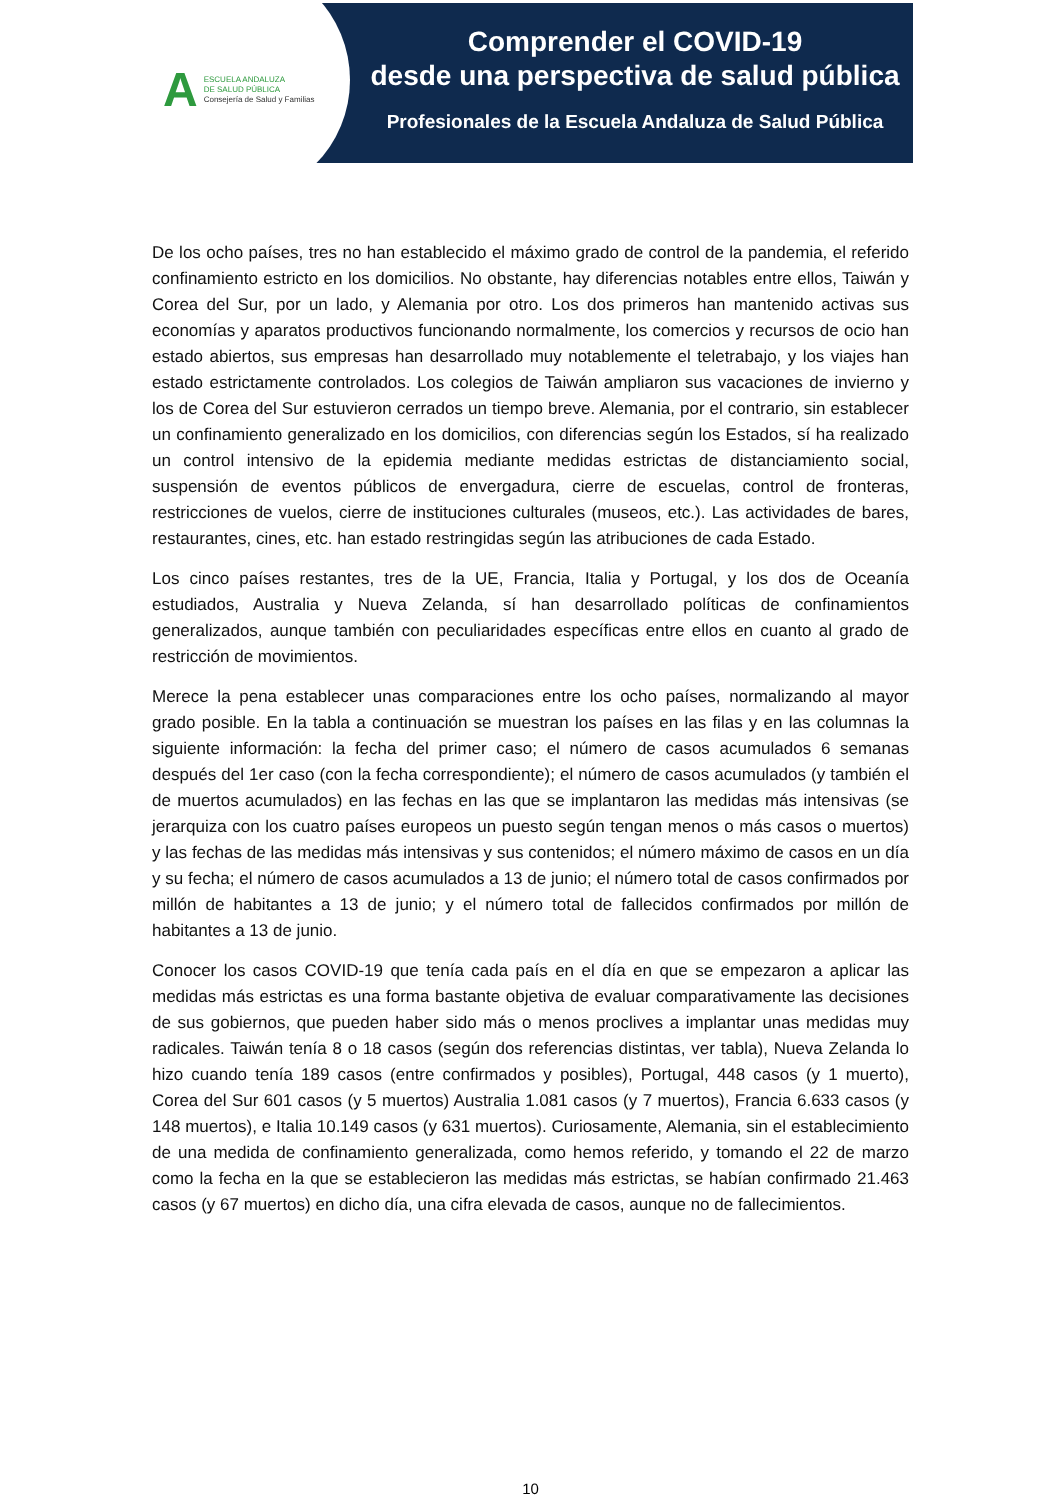A
ESCUELA ANDALUZA
DE SALUD PÚBLICA
Consejería de Salud y Familias
Comprender el COVID-19
desde una perspectiva de salud pública
Profesionales de la Escuela Andaluza de Salud Pública
De los ocho países, tres no han establecido el máximo grado de control de la pandemia, el referido confinamiento estricto en los domicilios. No obstante, hay diferencias notables entre ellos, Taiwán y Corea del Sur, por un lado, y Alemania por otro. Los dos primeros han mantenido activas sus economías y aparatos productivos funcionando normalmente, los comercios y recursos de ocio han estado abiertos, sus empresas han desarrollado muy notablemente el teletrabajo, y los viajes han estado estrictamente controlados. Los colegios de Taiwán ampliaron sus vacaciones de invierno y los de Corea del Sur estuvieron cerrados un tiempo breve. Alemania, por el contrario, sin establecer un confinamiento generalizado en los domicilios, con diferencias según los Estados, sí ha realizado un control intensivo de la epidemia mediante medidas estrictas de distanciamiento social, suspensión de eventos públicos de envergadura, cierre de escuelas, control de fronteras, restricciones de vuelos, cierre de instituciones culturales (museos, etc.). Las actividades de bares, restaurantes, cines, etc. han estado restringidas según las atribuciones de cada Estado.
Los cinco países restantes, tres de la UE, Francia, Italia y Portugal, y los dos de Oceanía estudiados, Australia y Nueva Zelanda, sí han desarrollado políticas de confinamientos generalizados, aunque también con peculiaridades específicas entre ellos en cuanto al grado de restricción de movimientos.
Merece la pena establecer unas comparaciones entre los ocho países, normalizando al mayor grado posible. En la tabla a continuación se muestran los países en las filas y en las columnas la siguiente información: la fecha del primer caso; el número de casos acumulados 6 semanas después del 1er caso (con la fecha correspondiente); el número de casos acumulados (y también el de muertos acumulados) en las fechas en las que se implantaron las medidas más intensivas (se jerarquiza con los cuatro países europeos un puesto según tengan menos o más casos o muertos) y las fechas de las medidas más intensivas y sus contenidos; el número máximo de casos en un día y su fecha; el número de casos acumulados a 13 de junio; el número total de casos confirmados por millón de habitantes a 13 de junio; y el número total de fallecidos confirmados por millón de habitantes a 13 de junio.
Conocer los casos COVID-19 que tenía cada país en el día en que se empezaron a aplicar las medidas más estrictas es una forma bastante objetiva de evaluar comparativamente las decisiones de sus gobiernos, que pueden haber sido más o menos proclives a implantar unas medidas muy radicales. Taiwán tenía 8 o 18 casos (según dos referencias distintas, ver tabla), Nueva Zelanda lo hizo cuando tenía 189 casos (entre confirmados y posibles), Portugal, 448 casos (y 1 muerto), Corea del Sur 601 casos (y 5 muertos) Australia 1.081 casos (y 7 muertos), Francia 6.633 casos (y 148 muertos), e Italia 10.149 casos (y 631 muertos). Curiosamente, Alemania, sin el establecimiento de una medida de confinamiento generalizada, como hemos referido, y tomando el 22 de marzo como la fecha en la que se establecieron las medidas más estrictas, se habían confirmado 21.463 casos (y 67 muertos) en dicho día, una cifra elevada de casos, aunque no de fallecimientos.
10